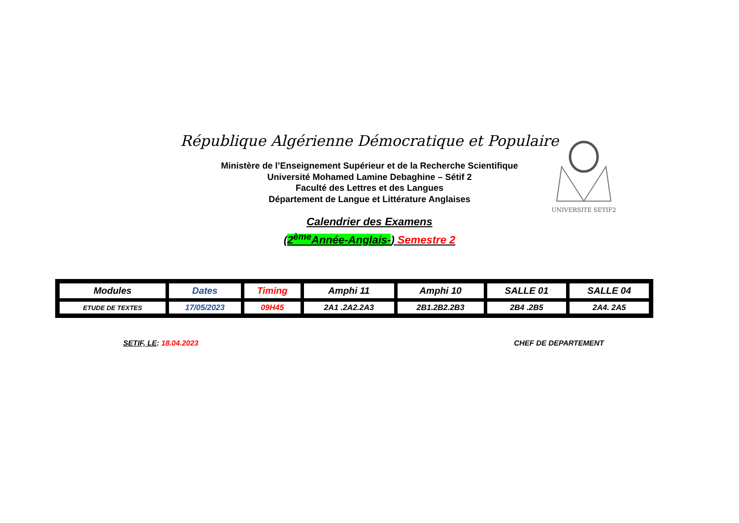République Algérienne Démocratique et Populaire
Ministère de l’Enseignement Supérieur et de la Recherche Scientifique
Université Mohamed Lamine Debaghine – Sétif 2
Faculté des Lettres et des Langues
Département de Langue et Littérature Anglaises
UNIVERSITE SETIF2
Calendrier des Examens
(2<sup>ème</sup>Année-Anglais-) Semestre 2
| Modules | Dates | Timing | Amphi 11 | Amphi 10 | SALLE 01 | SALLE 04 |
| --- | --- | --- | --- | --- | --- | --- |
| ETUDE DE TEXTES | 17/05/2023 | 09H45 | 2A1 .2A2.2A3 | 2B1.2B2.2B3 | 2B4 .2B5 | 2A4. 2A5 |
SETIF, LE: 18.04.2023 CHEF DE DEPARTEMENT